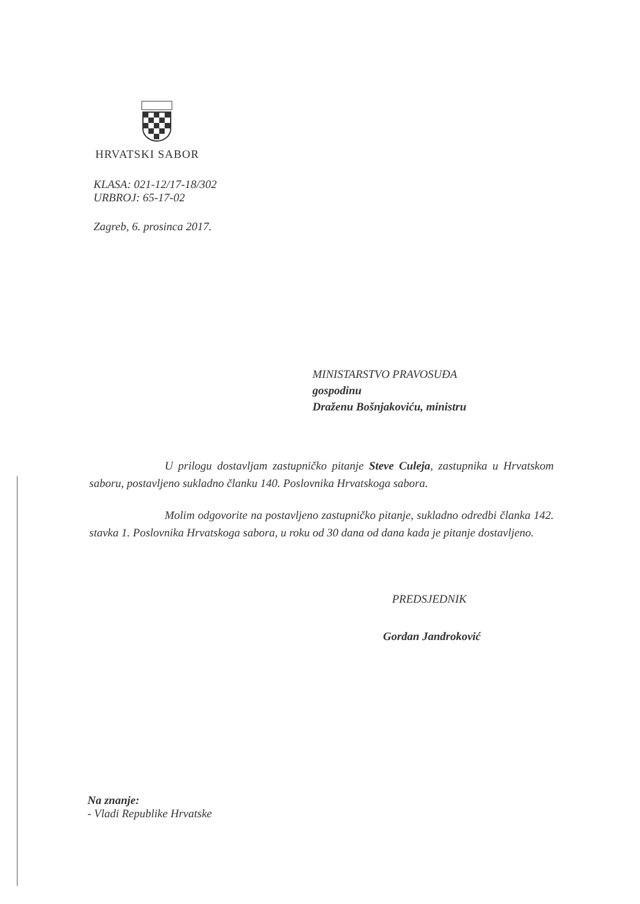HRVATSKI SABOR
KLASA: 021-12/17-18/302
URBROJ: 65-17-02
Zagreb, 6. prosinca 2017.
MINISTARSTVO PRAVOSUĐA
gospodinu
Draženu Bošnjakoviću, ministru
U prilogu dostavljam zastupničko pitanje Steve Culeja, zastupnika u Hrvatskom saboru, postavljeno sukladno članku 140. Poslovnika Hrvatskoga sabora.
Molim odgovorite na postavljeno zastupničko pitanje, sukladno odredbi članka 142. stavka 1. Poslovnika Hrvatskoga sabora, u roku od 30 dana od dana kada je pitanje dostavljeno.
PREDSJEDNIK
Gordan Jandroković
Na znanje:
- Vladi Republike Hrvatske